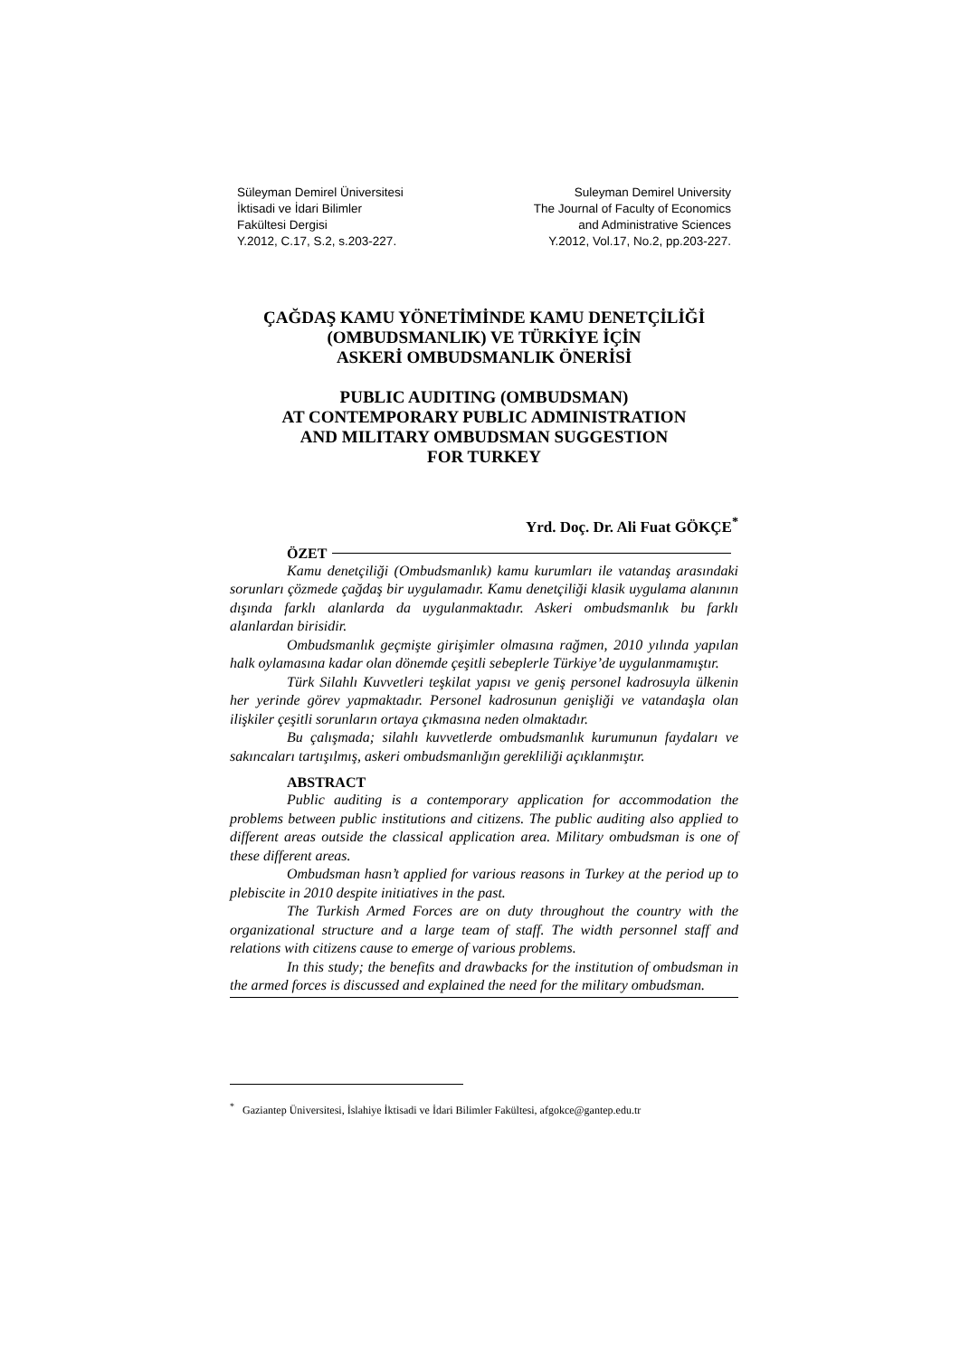Süleyman Demirel Üniversitesi
İktisadi ve İdari Bilimler
Fakültesi Dergisi
Y.2012, C.17, S.2, s.203-227.
Suleyman Demirel University
The Journal of Faculty of Economics
and Administrative Sciences
Y.2012, Vol.17, No.2, pp.203-227.
ÇAĞDAŞ KAMU YÖNETİMİNDE KAMU DENETÇİLİĞİ
(OMBUDSMANLIK) VE TÜRKİYE İÇİN
ASKERİ OMBUDSMANLIK ÖNERİSİ
PUBLIC AUDITING (OMBUDSMAN)
AT CONTEMPORARY PUBLIC ADMINISTRATION
AND MILITARY OMBUDSMAN SUGGESTION
FOR TURKEY
Yrd. Doç. Dr. Ali Fuat GÖKÇE<sup>*</sup>
ÖZET
Kamu denetçiliği (Ombudsmanlık) kamu kurumları ile vatandaş arasındaki sorunları çözmede çağdaş bir uygulamadır. Kamu denetçiliği klasik uygulama alanının dışında farklı alanlarda da uygulanmaktadır. Askeri ombudsmanlık bu farklı alanlardan birisidir.
Ombudsmanlık geçmişte girişimler olmasına rağmen, 2010 yılında yapılan halk oylamasına kadar olan dönemde çeşitli sebeplerle Türkiye’de uygulanmamıştır.
Türk Silahlı Kuvvetleri teşkilat yapısı ve geniş personel kadrosuyla ülkenin her yerinde görev yapmaktadır. Personel kadrosunun genişliği ve vatandaşla olan ilişkiler çeşitli sorunların ortaya çıkmasına neden olmaktadır.
Bu çalışmada; silahlı kuvvetlerde ombudsmanlık kurumunun faydaları ve sakıncaları tartışılmış, askeri ombudsmanlığın gerekliliği açıklanmıştır.
ABSTRACT
Public auditing is a contemporary application for accommodation the problems between public institutions and citizens. The public auditing also applied to different areas outside the classical application area. Military ombudsman is one of these different areas.
Ombudsman hasn’t applied for various reasons in Turkey at the period up to plebiscite in 2010 despite initiatives in the past.
The Turkish Armed Forces are on duty throughout the country with the organizational structure and a large team of staff. The width personnel staff and relations with citizens cause to emerge of various problems.
In this study; the benefits and drawbacks for the institution of ombudsman in the armed forces is discussed and explained the need for the military ombudsman.
<sup>*</sup> Gaziantep Üniversitesi, İslahiye İktisadi ve İdari Bilimler Fakültesi, afgokce@gantep.edu.tr